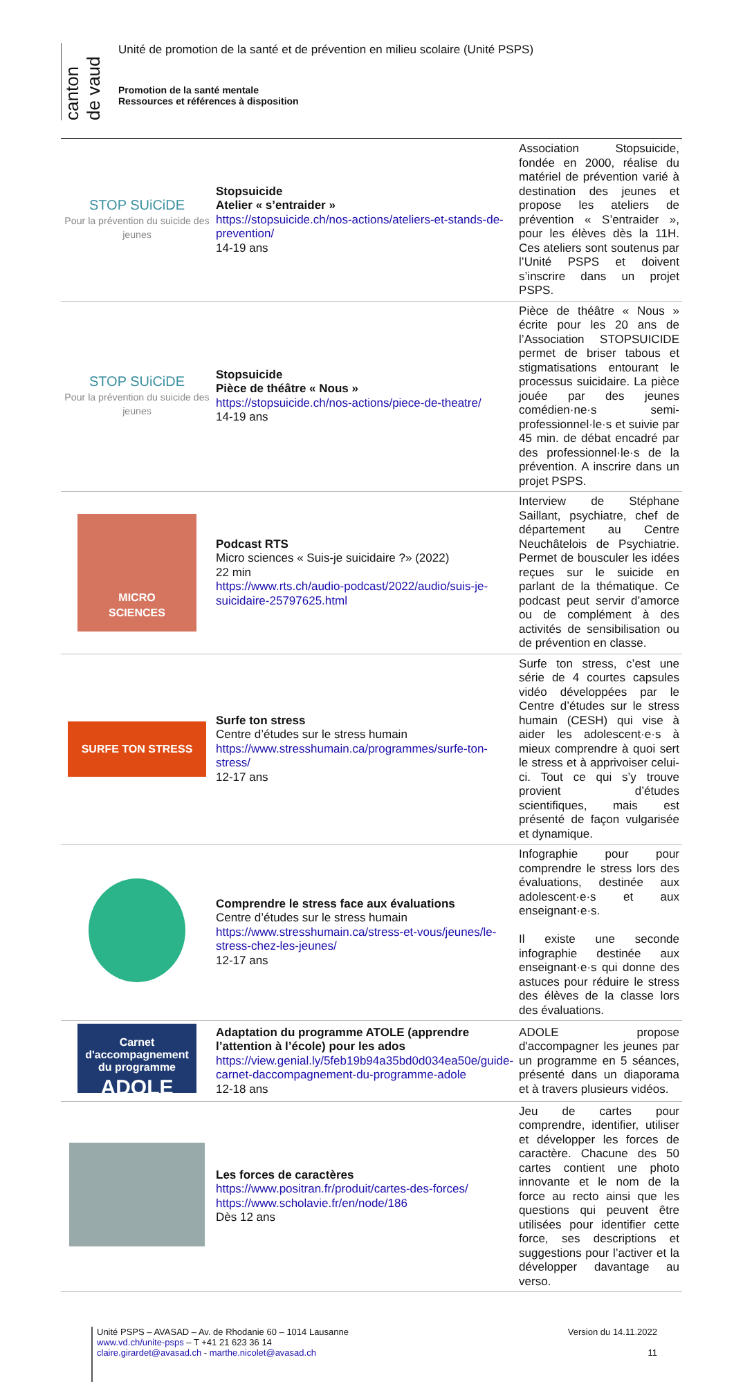canton de vaud
Unité de promotion de la santé et de prévention en milieu scolaire (Unité PSPS)
Promotion de la santé mentale
Ressources et références à disposition
| STOP SUiCiDE Pour la prévention du suicide des jeunes | Stopsuicide Atelier « s’entraider » https://stopsuicide.ch/nos-actions/ateliers-et-stands-de-prevention/ 14-19 ans | Association Stopsuicide, fondée en 2000, réalise du matériel de prévention varié à destination des jeunes et propose les ateliers de prévention « S’entraider », pour les élèves dès la 11H. Ces ateliers sont soutenus par l’Unité PSPS et doivent s’inscrire dans un projet PSPS. |
| STOP SUiCiDE Pour la prévention du suicide des jeunes | Stopsuicide Pièce de théâtre « Nous » https://stopsuicide.ch/nos-actions/piece-de-theatre/ 14-19 ans | Pièce de théâtre « Nous » écrite pour les 20 ans de l’Association STOPSUICIDE permet de briser tabous et stigmatisations entourant le processus suicidaire. La pièce jouée par des jeunes comédien·ne·s semi-professionnel·le·s et suivie par 45 min. de débat encadré par des professionnel·le·s de la prévention. A inscrire dans un projet PSPS. |
| MICRO SCIENCES | Podcast RTS Micro sciences « Suis-je suicidaire ?» (2022) 22 min https://www.rts.ch/audio-podcast/2022/audio/suis-je-suicidaire-25797625.html | Interview de Stéphane Saillant, psychiatre, chef de département au Centre Neuchâtelois de Psychiatrie. Permet de bousculer les idées reçues sur le suicide en parlant de la thématique. Ce podcast peut servir d’amorce ou de complément à des activités de sensibilisation ou de prévention en classe. |
| SURFE TON STRESS | Surfe ton stress Centre d’études sur le stress humain https://www.stresshumain.ca/programmes/surfe-ton-stress/ 12-17 ans | Surfe ton stress, c’est une série de 4 courtes capsules vidéo développées par le Centre d’études sur le stress humain (CESH) qui vise à aider les adolescent·e·s à mieux comprendre à quoi sert le stress et à apprivoiser celui-ci. Tout ce qui s’y trouve provient d’études scientifiques, mais est présenté de façon vulgarisée et dynamique. |
| | Comprendre le stress face aux évaluations Centre d’études sur le stress humain https://www.stresshumain.ca/stress-et-vous/jeunes/le-stress-chez-les-jeunes/ 12-17 ans | Infographie pour pour comprendre le stress lors des évaluations, destinée aux adolescent·e·s et aux enseignant·e·s. Il existe une seconde infographie destinée aux enseignant·e·s qui donne des astuces pour réduire le stress des élèves de la classe lors des évaluations. |
| Carnet d'accompagnement du programme ADOLE | Adaptation du programme ATOLE (apprendre l’attention à l’école) pour les ados https://view.genial.ly/5feb19b94a35bd0d034ea50e/guide-carnet-daccompagnement-du-programme-adole 12-18 ans | ADOLE propose d'accompagner les jeunes par un programme en 5 séances, présenté dans un diaporama et à travers plusieurs vidéos. |
| | Les forces de caractères https://www.positran.fr/produit/cartes-des-forces/ https://www.scholavie.fr/en/node/186 Dès 12 ans | Jeu de cartes pour comprendre, identifier, utiliser et développer les forces de caractère. Chacune des 50 cartes contient une photo innovante et le nom de la force au recto ainsi que les questions qui peuvent être utilisées pour identifier cette force, ses descriptions et suggestions pour l’activer et la développer davantage au verso. |
Unité PSPS – AVASAD – Av. de Rhodanie 60 – 1014 Lausanne
www.vd.ch/unite-psps – T +41 21 623 36 14
claire.girardet@avasad.ch - marthe.nicolet@avasad.ch
Version du 14.11.2022
11